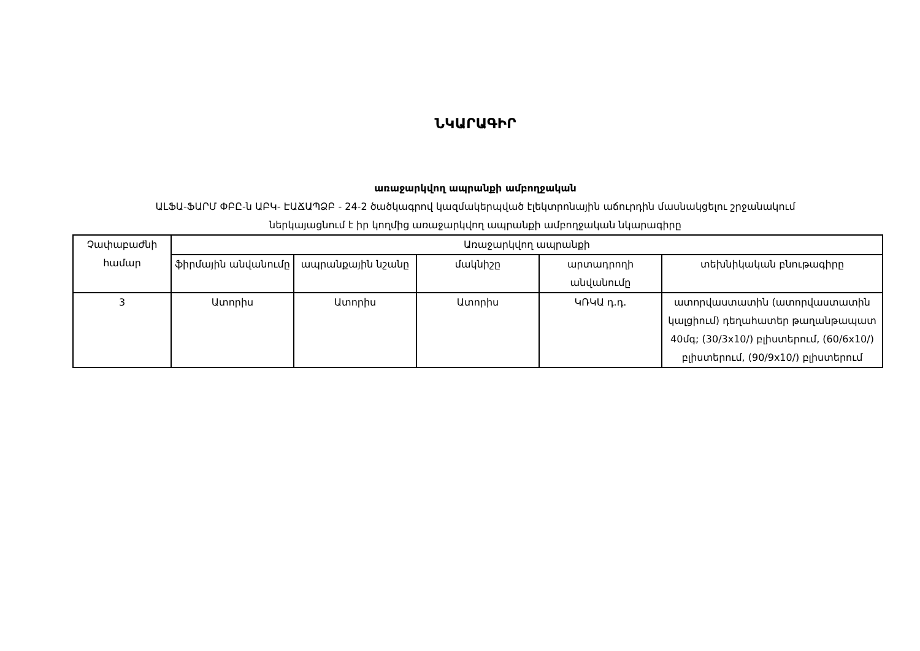ՆԿԱՐԱԳԻՐ
առաջարկվող ապրանքի ամբողջական
ԱԼՖԱ-ՖԱՐՄ ՓԲԸ-ն ԱԲԿ- ԷԱՃԱՊՁԲ - 24-2 ծածկագրով կազմակերպված էլեկտրոնային աճուրդին մասնակցելու շրջանակում
ներկայացնում է իր կողմից առաջարկվող ապրանքի ամբողջական նկարագիրը
| Չափաբաժնի համար | Առաջարկվող ապրանքի | | | | |
| --- | --- | --- | --- | --- | --- |
| | ֆիրմային անվանումը | ապրանքային նշանը | մակնիշը | արտադրողի անվանումը | տեխնիկական բնութագիրը |
| 3 | Ատորիս | Ատորիս | Ատորիս | ԿՌԿԱ դ.դ. | ատորվաստատին (ատորվաստատին կալցիում) դեղահատեր թաղանթապատ 40մգ; (30/3x10/) բլիստերում, (60/6x10/) բլիստերում, (90/9x10/) բլիստերում |